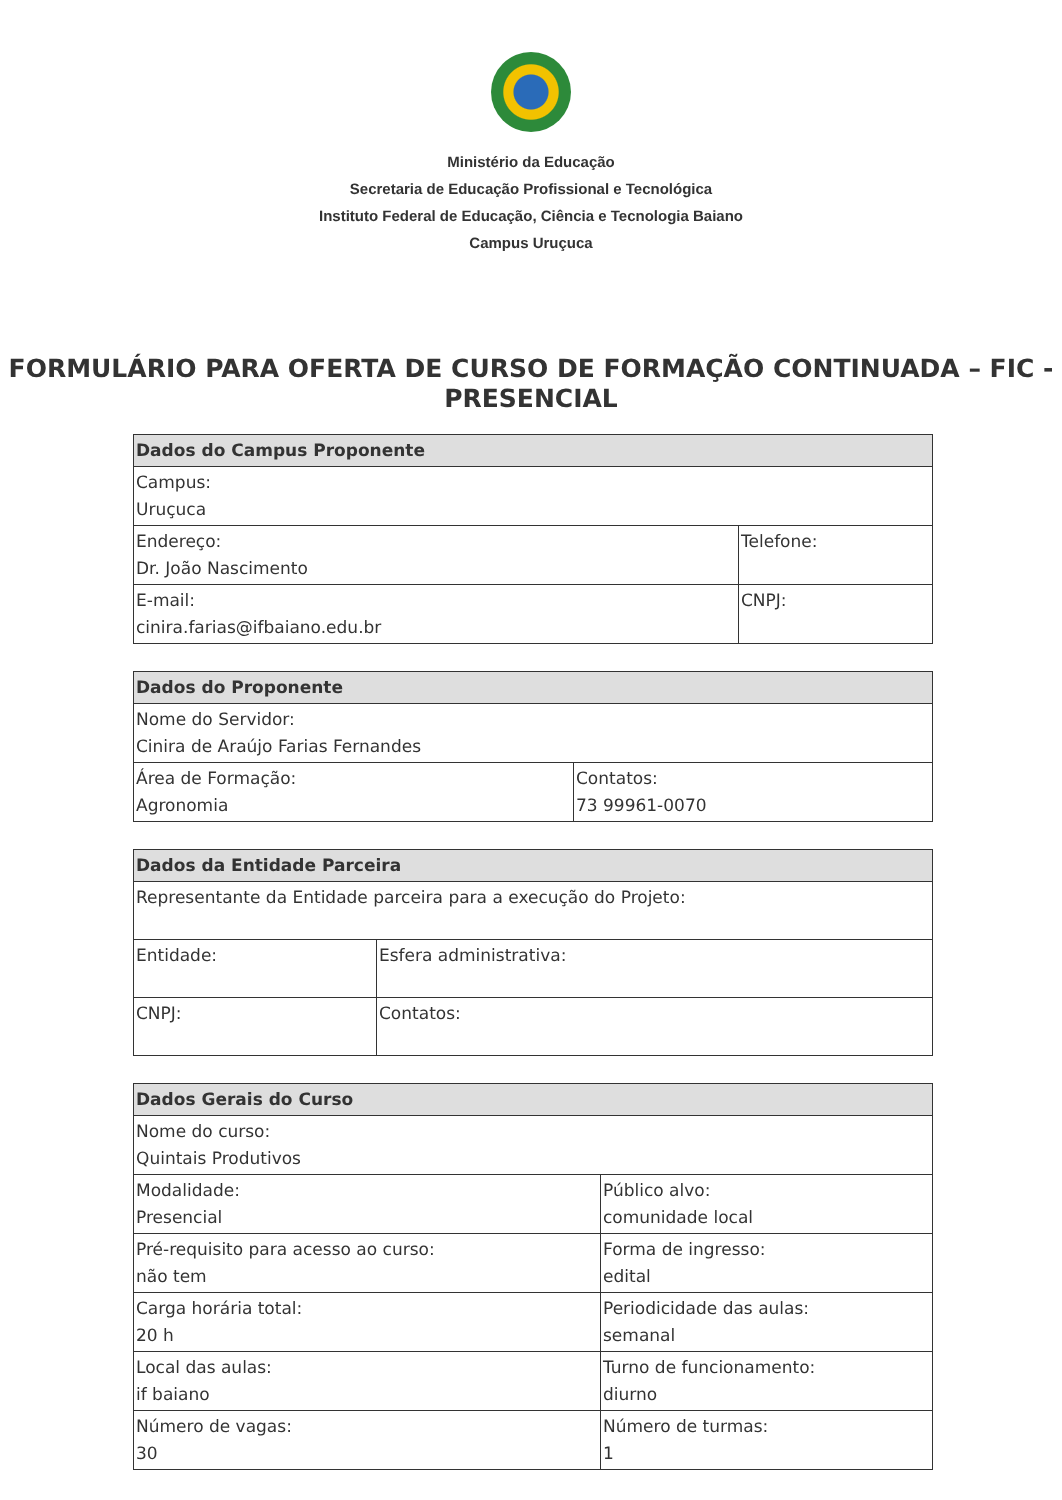Ministério da Educação
Secretaria de Educação Profissional e Tecnológica
Instituto Federal de Educação, Ciência e Tecnologia Baiano
Campus Uruçuca
FORMULÁRIO PARA OFERTA DE CURSO DE FORMAÇÃO CONTINUADA – FIC - PRESENCIAL
| Dados do Campus Proponente | |
| --- | --- |
| Campus: Uruçuca | |
| Endereço: Dr. João Nascimento | Telefone: |
| E-mail: cinira.farias@ifbaiano.edu.br | CNPJ: |
| Dados do Proponente | |
| --- | --- |
| Nome do Servidor: Cinira de Araújo Farias Fernandes | |
| Área de Formação: Agronomia | Contatos: 73 99961-0070 |
| Dados da Entidade Parceira | |
| --- | --- |
| Representante da Entidade parceira para a execução do Projeto: | |
| Entidade: | Esfera administrativa: |
| CNPJ: | Contatos: |
| Dados Gerais do Curso | |
| --- | --- |
| Nome do curso: Quintais Produtivos | |
| Modalidade: Presencial | Público alvo: comunidade local |
| Pré-requisito para acesso ao curso: não tem | Forma de ingresso: edital |
| Carga horária total: 20 h | Periodicidade das aulas: semanal |
| Local das aulas: if baiano | Turno de funcionamento: diurno |
| Número de vagas: 30 | Número de turmas: 1 |